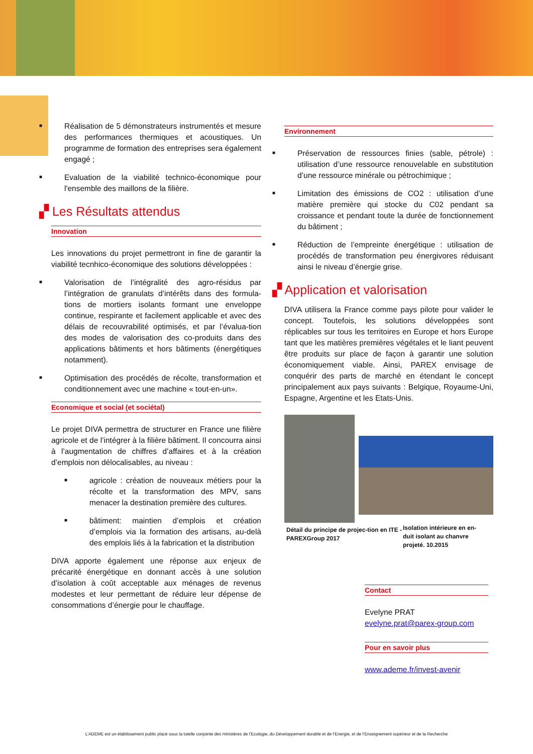■
Réalisation de 5 démonstrateurs instrumentés et mesure des performances thermiques et acoustiques. Un programme de formation des entreprises sera également engagé ;
■
Evaluation de la viabilité technico-économique pour l'ensemble des maillons de la filière.
▞ Les Résultats attendus
Innovation
Les innovations du projet permettront in fine de garantir la viabilité tecnhico-économique des solutions développées :
■
Valorisation de l’intégralité des agro-résidus par l’intégration de granulats d’intérêts dans des formula-tions de mortiers isolants formant une enveloppe continue, respirante et facilement applicable et avec des délais de recouvrabilité optimisés, et par l’évalua-tion des modes de valorisation des co-produits dans des applications bâtiments et hors bâtiments (énergétiques notamment).
■
Optimisation des procédés de récolte, transformation et conditionnement avec une machine « tout-en-un».
Economique et social (et sociétal)
Le projet DIVA permettra de structurer en France une filière agricole et de l’intégrer à la filière bâtiment. Il concourra ainsi à l’augmentation de chiffres d’affaires et à la création d’emplois non délocalisables, au niveau :
■
agricole : création de nouveaux métiers pour la récolte et la transformation des MPV, sans menacer la destination première des cultures.
■
bâtiment: maintien d’emplois et création d’emplois via la formation des artisans, au-delà des emplois liés à la fabrication et la distribution
DIVA apporte également une réponse aux enjeux de précarité énergétique en donnant accès à une solution d’isolation à coût acceptable aux ménages de revenus modestes et leur permettant de réduire leur dépense de consommations d’énergie pour le chauffage.
Environnement
■
Préservation de ressources finies (sable, pétrole) : utilisation d’une ressource renouvelable en substitution d’une ressource minérale ou pétrochimique ;
■
Limitation des émissions de CO2 : utilisation d’une matière première qui stocke du C02 pendant sa croissance et pendant toute la durée de fonctionnement du bâtiment ;
■
Réduction de l’empreinte énergétique : utilisation de procédés de transformation peu énergivores réduisant ainsi le niveau d’énergie grise.
▞ Application et valorisation
DIVA utilisera la France comme pays pilote pour valider le concept. Toutefois, les solutions développées sont réplicables sur tous les territoires en Europe et hors Europe tant que les matières premières végétales et le liant peuvent être produits sur place de façon à garantir une solution économiquement viable. Ainsi, PAREX envisage de conquérir des parts de marché en étendant le concept principalement aux pays suivants : Belgique, Royaume-Uni, Espagne, Argentine et les Etats-Unis.
Détail du principe de projec-tion en ITE - PAREXGroup 2017
Isolation intérieure en en-duit isolant au chanvre projeté. 10.2015
Contact
Evelyne PRAT
evelyne.prat@parex-group.com
Pour en savoir plus
www.ademe.fr/invest-avenir
L’ADEME est un établissement public placé sous la tutelle conjointe des ministères de l’Ecologie, du Développement durable et de l’Energie, et de l’Enseignement supérieur et de la Recherche